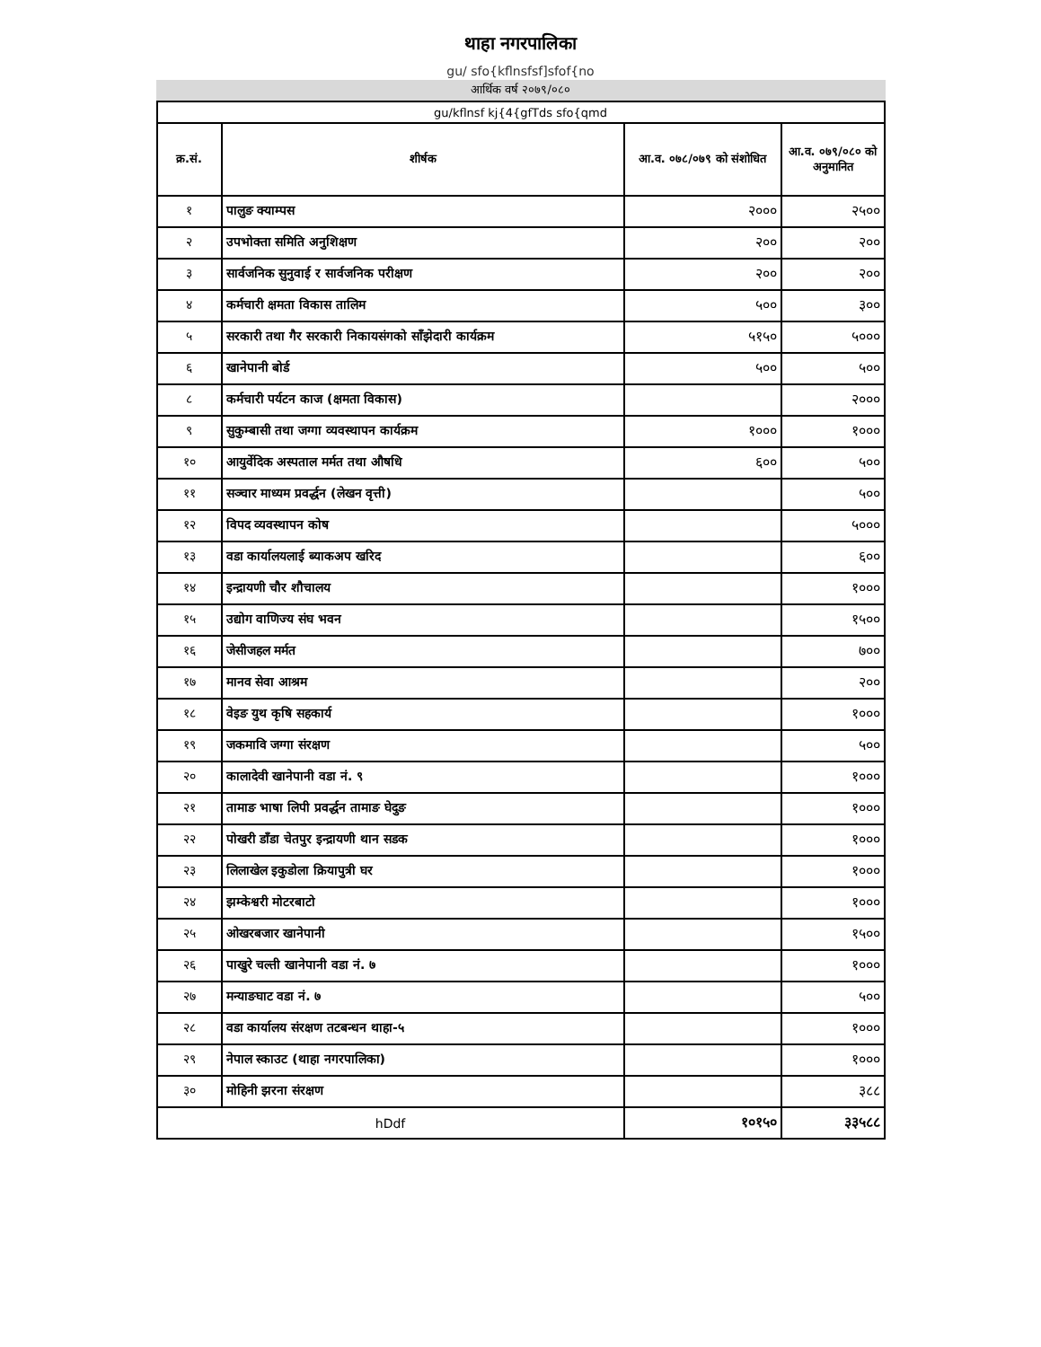थाहा नगरपालिका
gu/ sfo{kflnsfsf]sfof{no
आर्थिक वर्ष २०७९/०८०
| gu/kflnsf kj{4{gfTds sfo{qmd | | | |
| क्र.सं. | शीर्षक | आ.व. ०७८/०७९ को संशोधित | आ.व. ०७९/०८० को अनुमानित |
| १ | पालुङ क्याम्पस | २००० | २५०० |
| २ | उपभोक्ता समिति अनुशिक्षण | २०० | २०० |
| ३ | सार्वजनिक सुनुवाई र सार्वजनिक परीक्षण | २०० | २०० |
| ४ | कर्मचारी क्षमता विकास तालिम | ५०० | ३०० |
| ५ | सरकारी तथा गैर सरकारी निकायसंगको साँझेदारी कार्यक्रम | ५१५० | ५००० |
| ६ | खानेपानी बोर्ड | ५०० | ५०० |
| ८ | कर्मचारी पर्यटन काज (क्षमता विकास) | | २००० |
| ९ | सुकुम्बासी तथा जग्गा व्यवस्थापन कार्यक्रम | १००० | १००० |
| १० | आयुर्वेदिक अस्पताल मर्मत तथा औषधि | ६०० | ५०० |
| ११ | सञ्चार माध्यम प्रवर्द्धन (लेखन वृत्ती) | | ५०० |
| १२ | विपद व्यवस्थापन कोष | | ५००० |
| १३ | वडा कार्यालयलाई ब्याकअप खरिद | | ६०० |
| १४ | इन्द्रायणी चौर शौचालय | | १००० |
| १५ | उद्योग वाणिज्य संघ भवन | | १५०० |
| १६ | जेसीजहल मर्मत | | ७०० |
| १७ | मानव सेवा आश्रम | | २०० |
| १८ | वेइङ युथ कृषि सहकार्य | | १००० |
| १९ | जकमावि जग्गा संरक्षण | | ५०० |
| २० | कालादेवी खानेपानी वडा नं. ९ | | १००० |
| २१ | तामाङ भाषा लिपी प्रवर्द्धन तामाङ घेदुङ | | १००० |
| २२ | पोखरी डाँडा चेतपुर इन्द्रायणी थान सडक | | १००० |
| २३ | लिलाखेल इकुडोला क्रियापुत्री घर | | १००० |
| २४ | झम्केश्वरी मोटरबाटो | | १००० |
| २५ | ओखरबजार खानेपानी | | १५०० |
| २६ | पाखुरे चल्ती खानेपानी वडा नं. ७ | | १००० |
| २७ | मन्याङघाट वडा नं. ७ | | ५०० |
| २८ | वडा कार्यालय संरक्षण तटबन्धन थाहा-५ | | १००० |
| २९ | नेपाल स्काउट (थाहा नगरपालिका) | | १००० |
| ३० | मोहिनी झरना संरक्षण | | ३८८ |
| hDdf | | १०१५० | ३३५८८ |